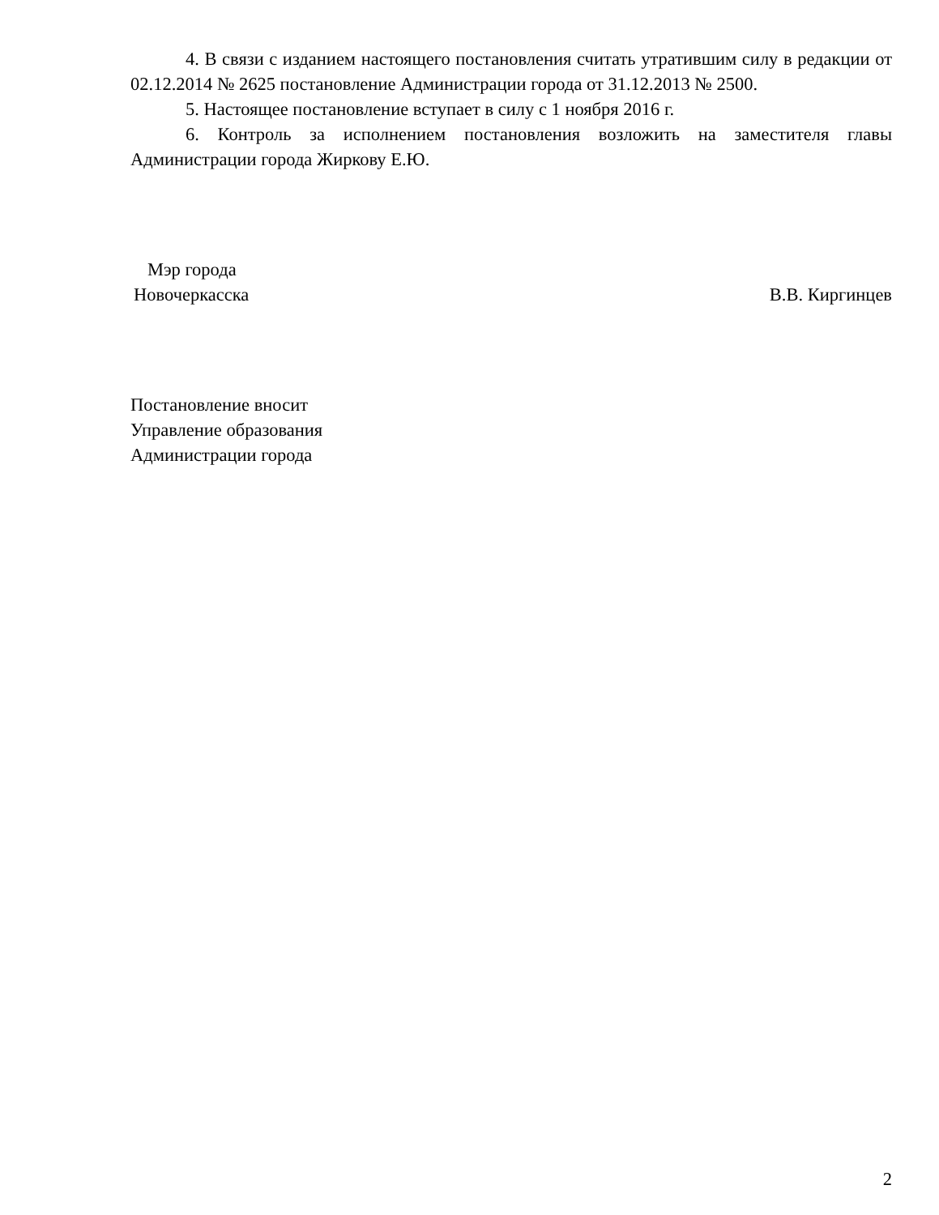4. В связи с изданием настоящего постановления считать утратившим силу в редакции от 02.12.2014 № 2625 постановление Администрации города от 31.12.2013 № 2500.
5. Настоящее постановление вступает в силу с 1 ноября 2016 г.
6. Контроль за исполнением постановления возложить на заместителя главы Администрации города Жиркову Е.Ю.
Мэр города
Новочеркасска
В.В. Киргинцев
Постановление вносит
Управление образования
Администрации города
2